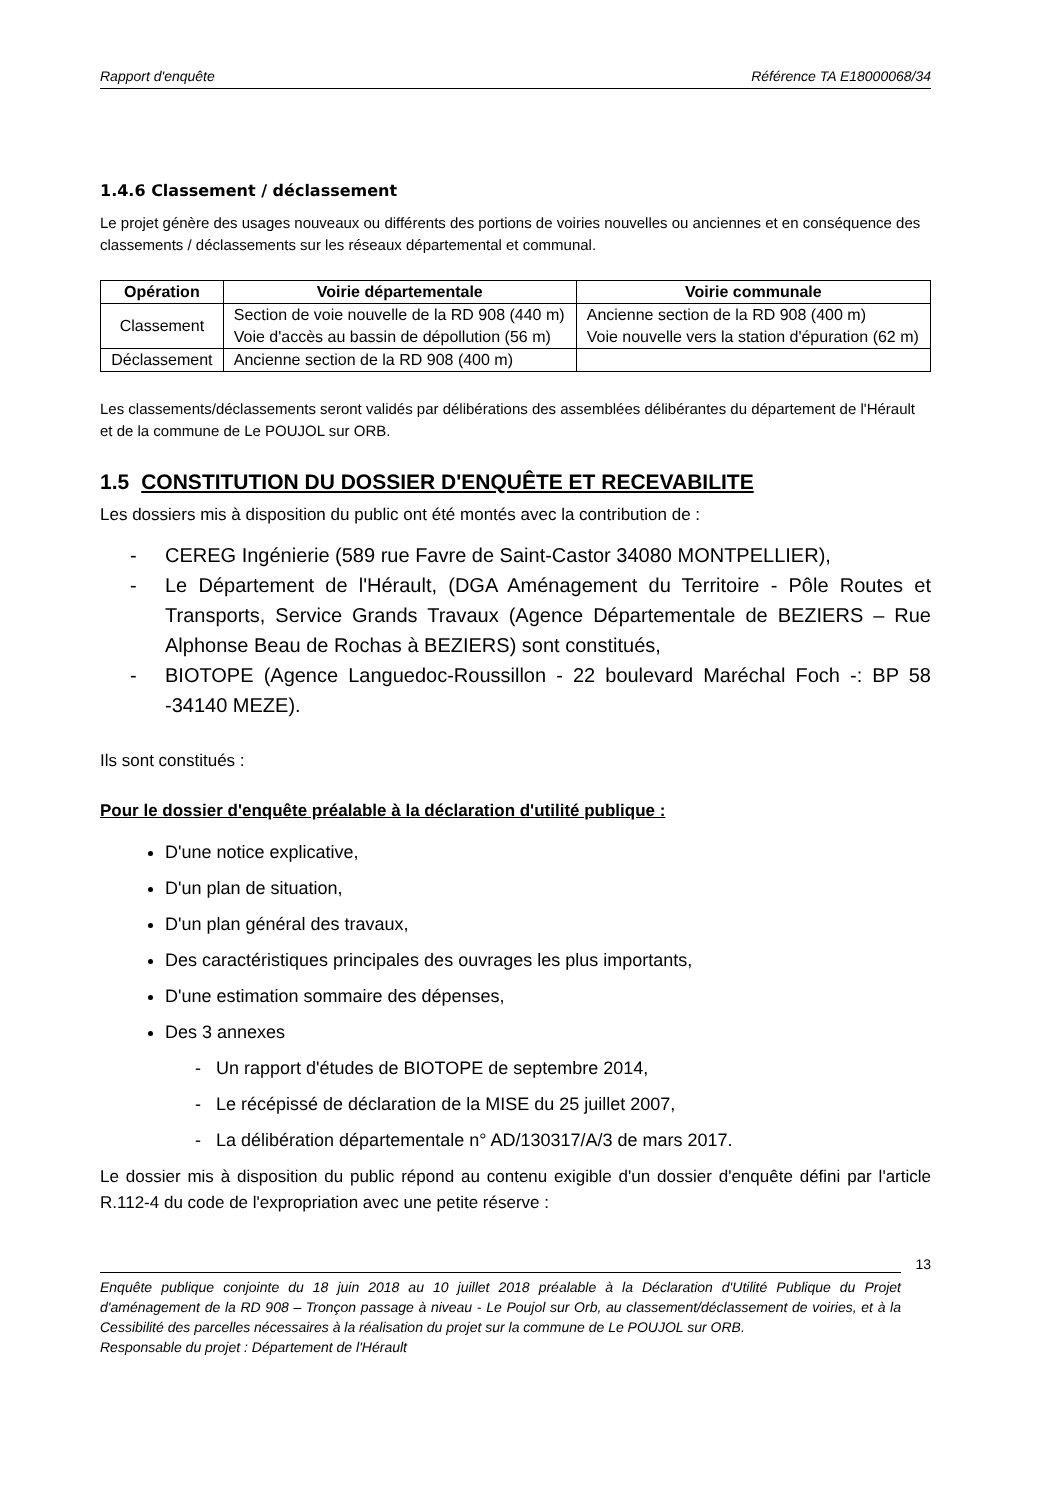Rapport d'enquête Référence TA E18000068/34
1.4.6 Classement / déclassement
Le projet génère des usages nouveaux ou différents des portions de voiries nouvelles ou anciennes et en conséquence des classements / déclassements sur les réseaux départemental et communal.
| Opération | Voirie départementale | Voirie communale |
| --- | --- | --- |
| Classement | Section de voie nouvelle de la RD 908 (440 m) Voie d'accès au bassin de dépollution (56 m) | Ancienne section de la RD 908 (400 m) Voie nouvelle vers la station d'épuration (62 m) |
| Déclassement | Ancienne section de la RD 908 (400 m) | |
Les classements/déclassements seront validés par délibérations des assemblées délibérantes du département de l'Hérault et de la commune de Le POUJOL sur ORB.
1.5 CONSTITUTION DU DOSSIER D'ENQUÊTE ET RECEVABILITE
Les dossiers mis à disposition du public ont été montés avec la contribution de :
- CEREG Ingénierie (589 rue Favre de Saint-Castor 34080 MONTPELLIER),
- Le Département de l'Hérault, (DGA Aménagement du Territoire - Pôle Routes et Transports, Service Grands Travaux (Agence Départementale de BEZIERS – Rue Alphonse Beau de Rochas à BEZIERS) sont constitués,
- BIOTOPE (Agence Languedoc-Roussillon - 22 boulevard Maréchal Foch -: BP 58 -34140 MEZE).
Ils sont constitués :
Pour le dossier d'enquête préalable à la déclaration d'utilité publique :
D'une notice explicative,
D'un plan de situation,
D'un plan général des travaux,
Des caractéristiques principales des ouvrages les plus importants,
D'une estimation sommaire des dépenses,
Des 3 annexes
- Un rapport d'études de BIOTOPE de septembre 2014,
- Le récépissé de déclaration de la MISE du 25 juillet 2007,
- La délibération départementale n° AD/130317/A/3 de mars 2017.
Le dossier mis à disposition du public répond au contenu exigible d'un dossier d'enquête défini par l'article R.112-4 du code de l'expropriation avec une petite réserve :
13
Enquête publique conjointe du 18 juin 2018 au 10 juillet 2018 préalable à la Déclaration d'Utilité Publique du Projet d'aménagement de la RD 908 – Tronçon passage à niveau - Le Poujol sur Orb, au classement/déclassement de voiries, et à la Cessibilité des parcelles nécessaires à la réalisation du projet sur la commune de Le POUJOL sur ORB.
Responsable du projet : Département de l'Hérault